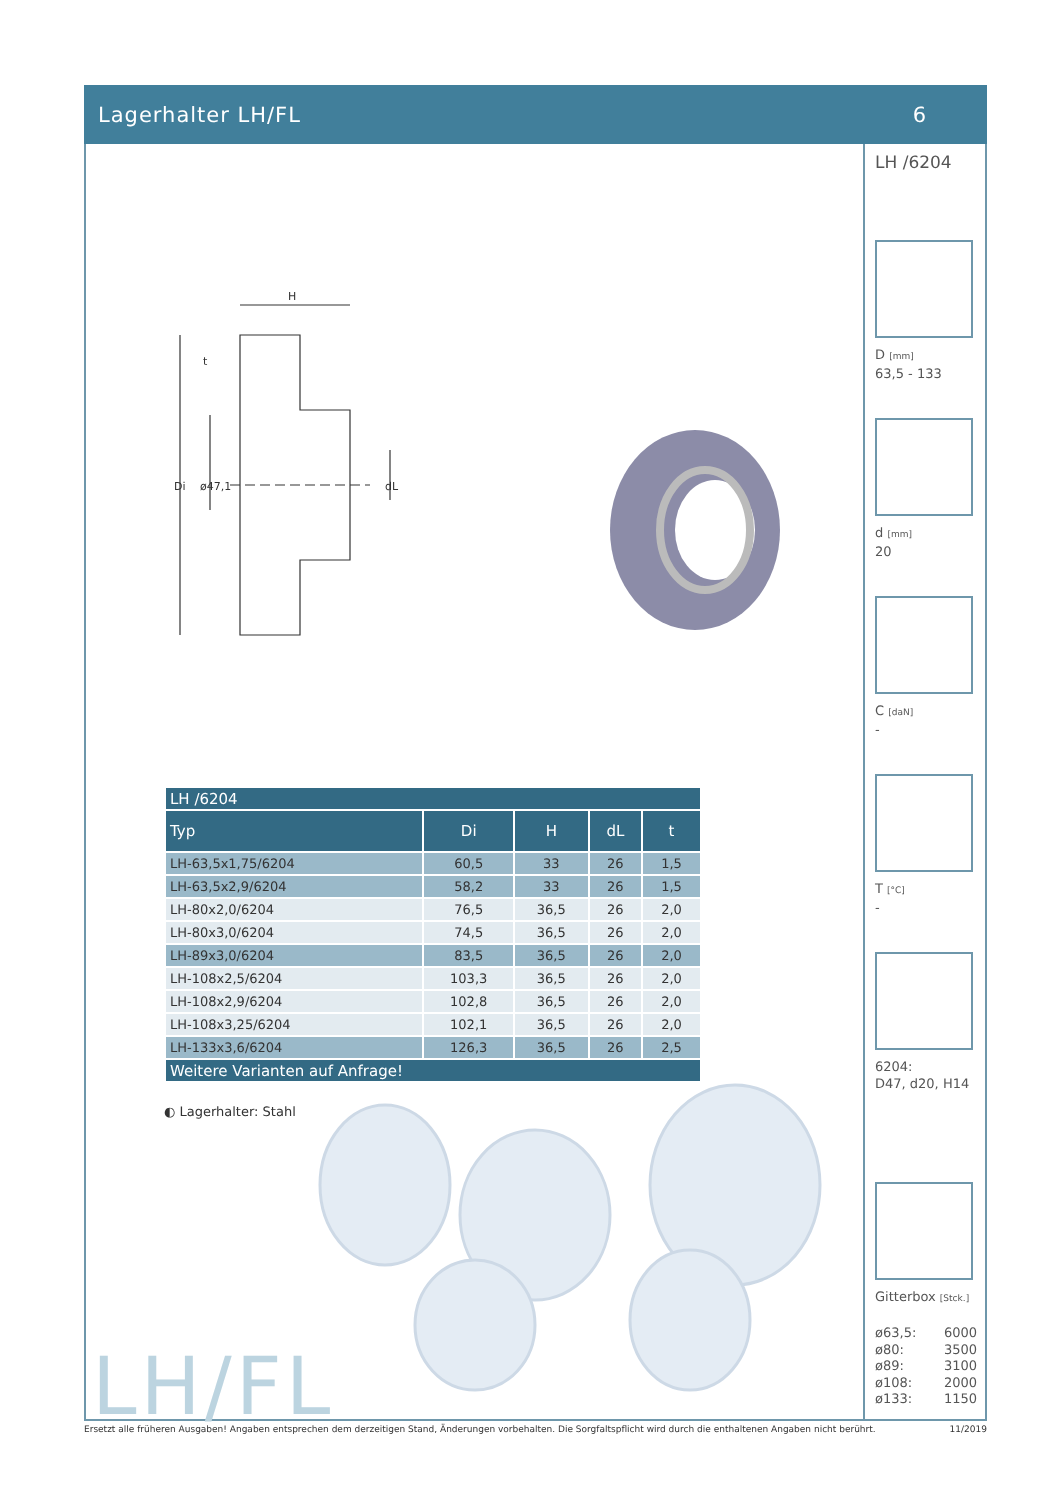Lagerhalter LH/FL 6
H
Di
ø47,1
dL
t
| LH /6204 | | | | |
| --- | --- | --- | --- | --- |
| Typ | Di | H | dL | t |
| LH-63,5x1,75/6204 | 60,5 | 33 | 26 | 1,5 |
| LH-63,5x2,9/6204 | 58,2 | 33 | 26 | 1,5 |
| LH-80x2,0/6204 | 76,5 | 36,5 | 26 | 2,0 |
| LH-80x3,0/6204 | 74,5 | 36,5 | 26 | 2,0 |
| LH-89x3,0/6204 | 83,5 | 36,5 | 26 | 2,0 |
| LH-108x2,5/6204 | 103,3 | 36,5 | 26 | 2,0 |
| LH-108x2,9/6204 | 102,8 | 36,5 | 26 | 2,0 |
| LH-108x3,25/6204 | 102,1 | 36,5 | 26 | 2,0 |
| LH-133x3,6/6204 | 126,3 | 36,5 | 26 | 2,5 |
| Weitere Varianten auf Anfrage! | | | | |
◐ Lagerhalter: Stahl
LH/FL
LH /6204
D [mm]
63,5 - 133
d [mm]
20
C [daN]
-
T [°C]
-
6204:
D47, d20, H14
Gitterbox [Stck.]
ø63,5: 6000
ø80: 3500
ø89: 3100
ø108: 2000
ø133: 1150
Ersetzt alle früheren Ausgaben! Angaben entsprechen dem derzeitigen Stand, Änderungen vorbehalten. Die Sorgfaltspflicht wird durch die enthaltenen Angaben nicht berührt. 11/2019